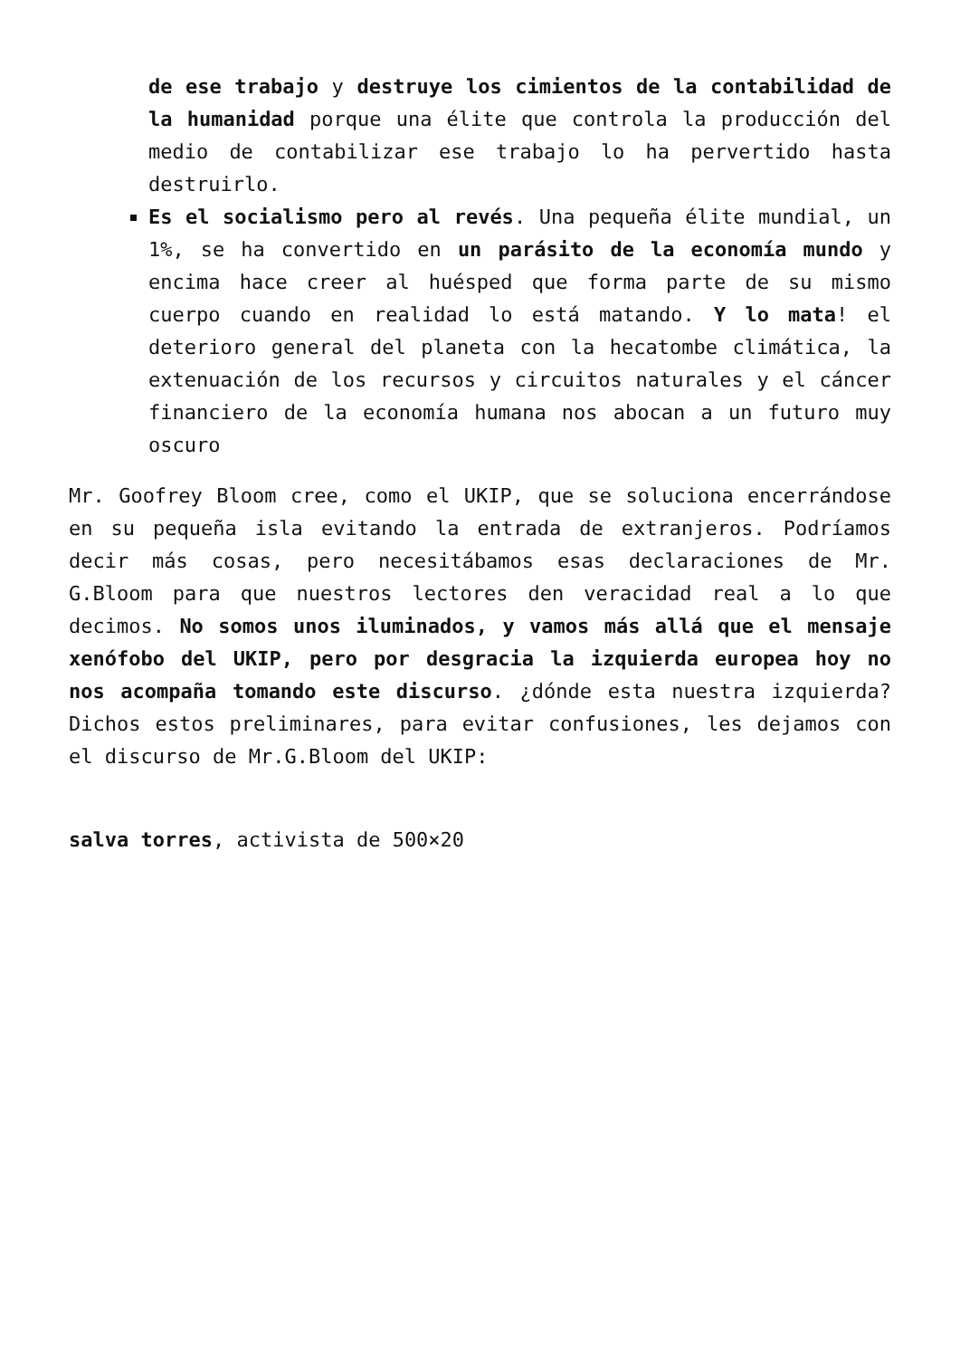de ese trabajo y destruye los cimientos de la contabilidad de la humanidad porque una élite que controla la producción del medio de contabilizar ese trabajo lo ha pervertido hasta destruirlo.
Es el socialismo pero al revés. Una pequeña élite mundial, un 1%, se ha convertido en un parásito de la economía mundo y encima hace creer al huésped que forma parte de su mismo cuerpo cuando en realidad lo está matando. Y lo mata! el deterioro general del planeta con la hecatombe climática, la extenuación de los recursos y circuitos naturales y el cáncer financiero de la economía humana nos abocan a un futuro muy oscuro
Mr. Goofrey Bloom cree, como el UKIP, que se soluciona encerrándose en su pequeña isla evitando la entrada de extranjeros. Podríamos decir más cosas, pero necesitábamos esas declaraciones de Mr. G.Bloom para que nuestros lectores den veracidad real a lo que decimos. No somos unos iluminados, y vamos más allá que el mensaje xenófobo del UKIP, pero por desgracia la izquierda europea hoy no nos acompaña tomando este discurso. ¿dónde esta nuestra izquierda? Dichos estos preliminares, para evitar confusiones, les dejamos con el discurso de Mr.G.Bloom del UKIP:
salva torres, activista de 500×20